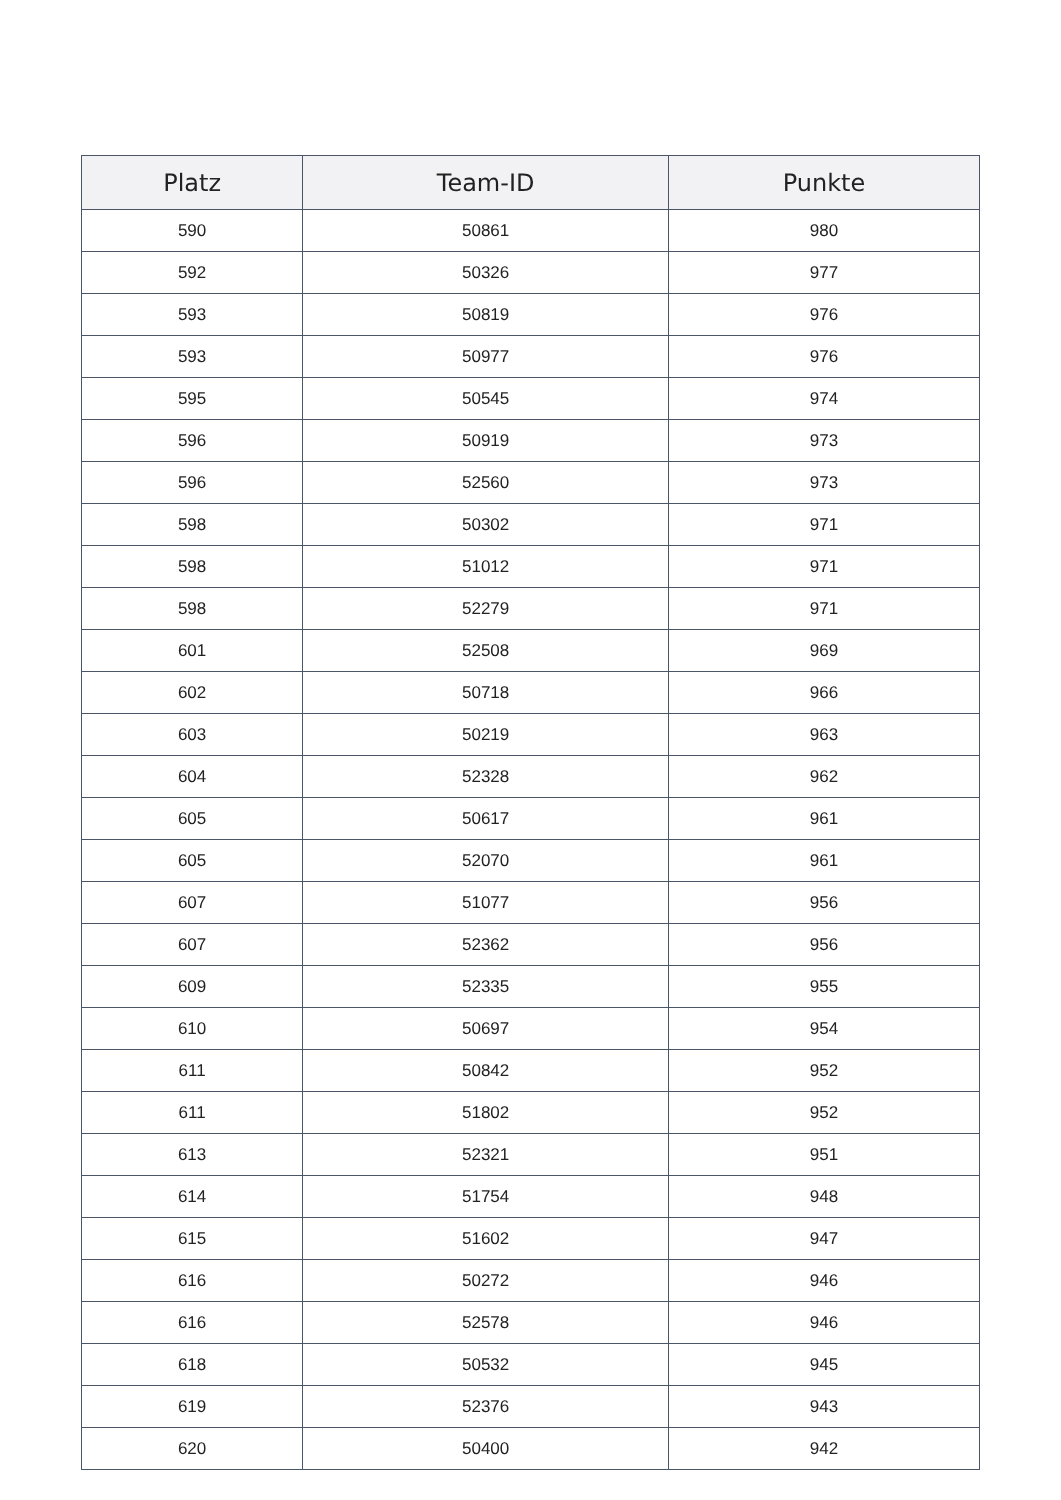| Platz | Team-ID | Punkte |
| --- | --- | --- |
| 590 | 50861 | 980 |
| 592 | 50326 | 977 |
| 593 | 50819 | 976 |
| 593 | 50977 | 976 |
| 595 | 50545 | 974 |
| 596 | 50919 | 973 |
| 596 | 52560 | 973 |
| 598 | 50302 | 971 |
| 598 | 51012 | 971 |
| 598 | 52279 | 971 |
| 601 | 52508 | 969 |
| 602 | 50718 | 966 |
| 603 | 50219 | 963 |
| 604 | 52328 | 962 |
| 605 | 50617 | 961 |
| 605 | 52070 | 961 |
| 607 | 51077 | 956 |
| 607 | 52362 | 956 |
| 609 | 52335 | 955 |
| 610 | 50697 | 954 |
| 611 | 50842 | 952 |
| 611 | 51802 | 952 |
| 613 | 52321 | 951 |
| 614 | 51754 | 948 |
| 615 | 51602 | 947 |
| 616 | 50272 | 946 |
| 616 | 52578 | 946 |
| 618 | 50532 | 945 |
| 619 | 52376 | 943 |
| 620 | 50400 | 942 |